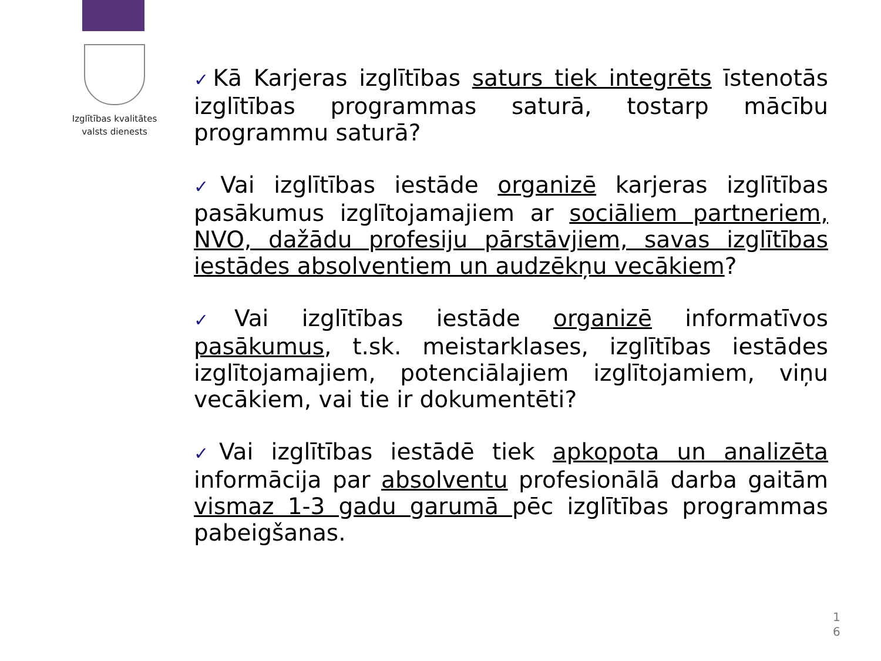Izglītības kvalitātes
valsts dienests
✓Kā Karjeras izglītības saturs tiek integrēts īstenotās izglītības programmas saturā, tostarp mācību programmu saturā?
✓Vai izglītības iestāde organizē karjeras izglītības pasākumus izglītojamajiem ar sociāliem partneriem, NVO, dažādu profesiju pārstāvjiem, savas izglītības iestādes absolventiem un audzēkņu vecākiem?
✓Vai izglītības iestāde organizē informatīvos pasākumus, t.sk. meistarklases, izglītības iestādes izglītojamajiem, potenciālajiem izglītojamiem, viņu vecākiem, vai tie ir dokumentēti?
✓Vai izglītības iestādē tiek apkopota un analizēta informācija par absolventu profesionālā darba gaitām vismaz 1-3 gadu garumā pēc izglītības programmas pabeigšanas.
1
6